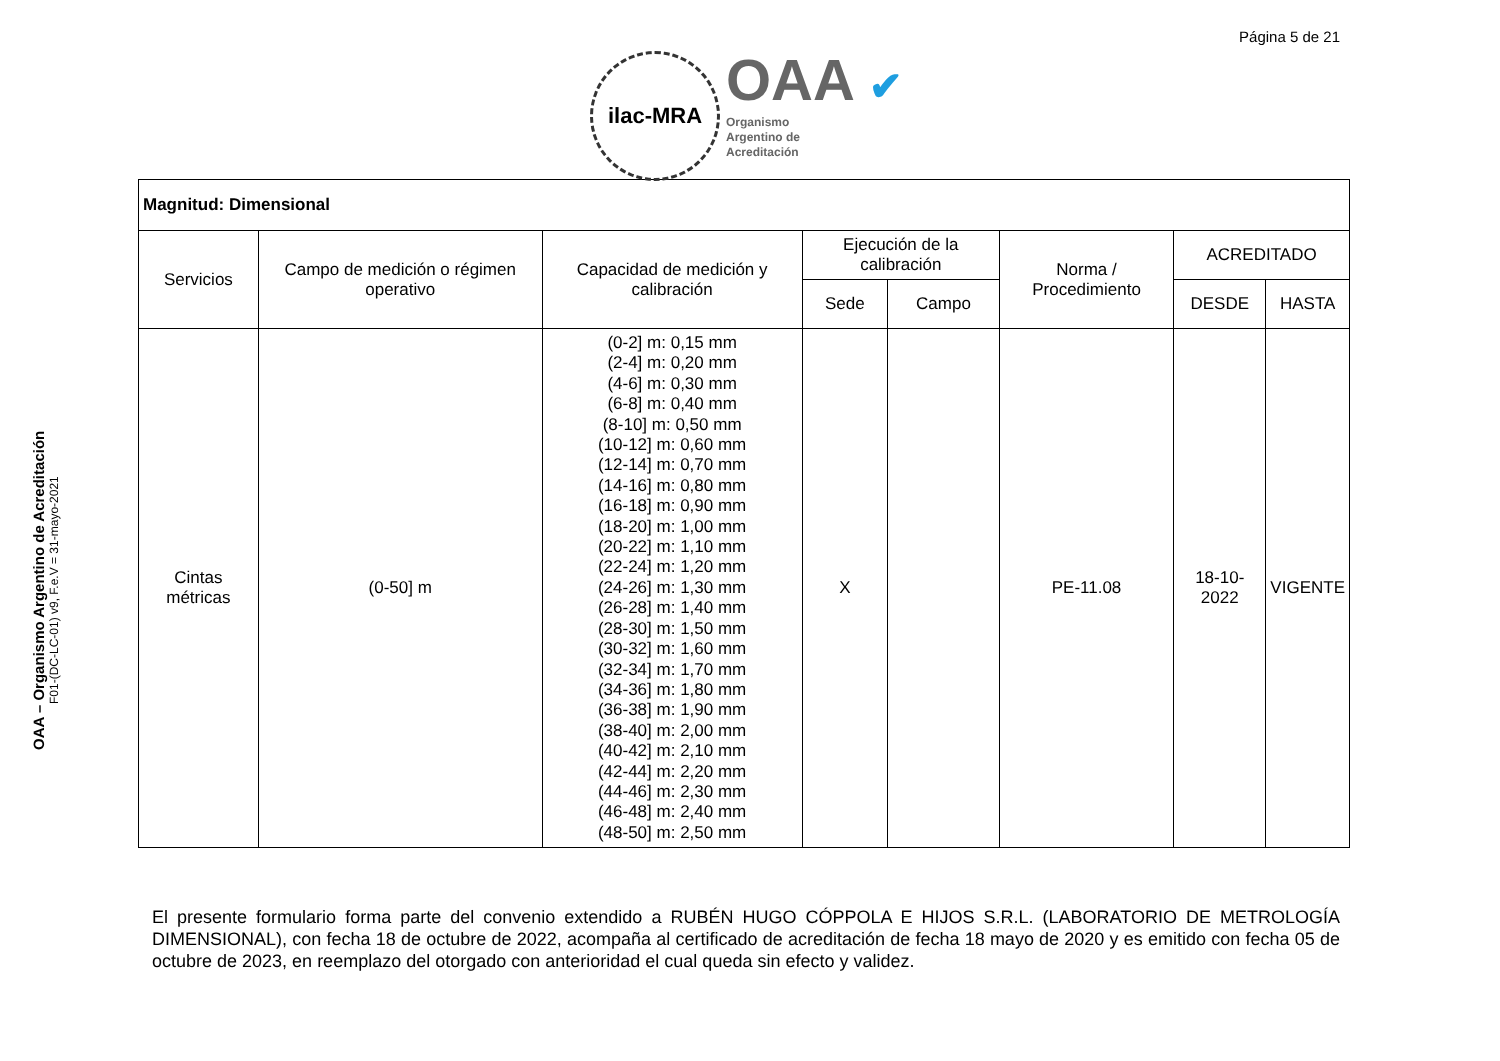Página 5 de 21
ilac-MRA
OAA ✔
Organismo
Argentino de
Acreditación
OAA – Organismo Argentino de Acreditación
F01-(DC-LC-01) v9, F.e.V = 31-mayo-2021
| Magnitud: Dimensional | | | | | | | |
| --- | --- | --- | --- | --- | --- | --- | --- |
| Servicios | Campo de medición o régimen operativo | Capacidad de medición y calibración | Ejecución de la calibración | | Norma / Procedimiento | ACREDITADO | |
| | | | Sede | Campo | | DESDE | HASTA |
| Cintas métricas | (0-50] m | (0-2] m: 0,15 mm (2-4] m: 0,20 mm (4-6] m: 0,30 mm (6-8] m: 0,40 mm (8-10] m: 0,50 mm (10-12] m: 0,60 mm (12-14] m: 0,70 mm (14-16] m: 0,80 mm (16-18] m: 0,90 mm (18-20] m: 1,00 mm (20-22] m: 1,10 mm (22-24] m: 1,20 mm (24-26] m: 1,30 mm (26-28] m: 1,40 mm (28-30] m: 1,50 mm (30-32] m: 1,60 mm (32-34] m: 1,70 mm (34-36] m: 1,80 mm (36-38] m: 1,90 mm (38-40] m: 2,00 mm (40-42] m: 2,10 mm (42-44] m: 2,20 mm (44-46] m: 2,30 mm (46-48] m: 2,40 mm (48-50] m: 2,50 mm | X | | PE-11.08 | 18-10-2022 | VIGENTE |
El presente formulario forma parte del convenio extendido a RUBÉN HUGO CÓPPOLA E HIJOS S.R.L. (LABORATORIO DE METROLOGÍA DIMENSIONAL), con fecha 18 de octubre de 2022, acompaña al certificado de acreditación de fecha 18 mayo de 2020 y es emitido con fecha 05 de octubre de 2023, en reemplazo del otorgado con anterioridad el cual queda sin efecto y validez.